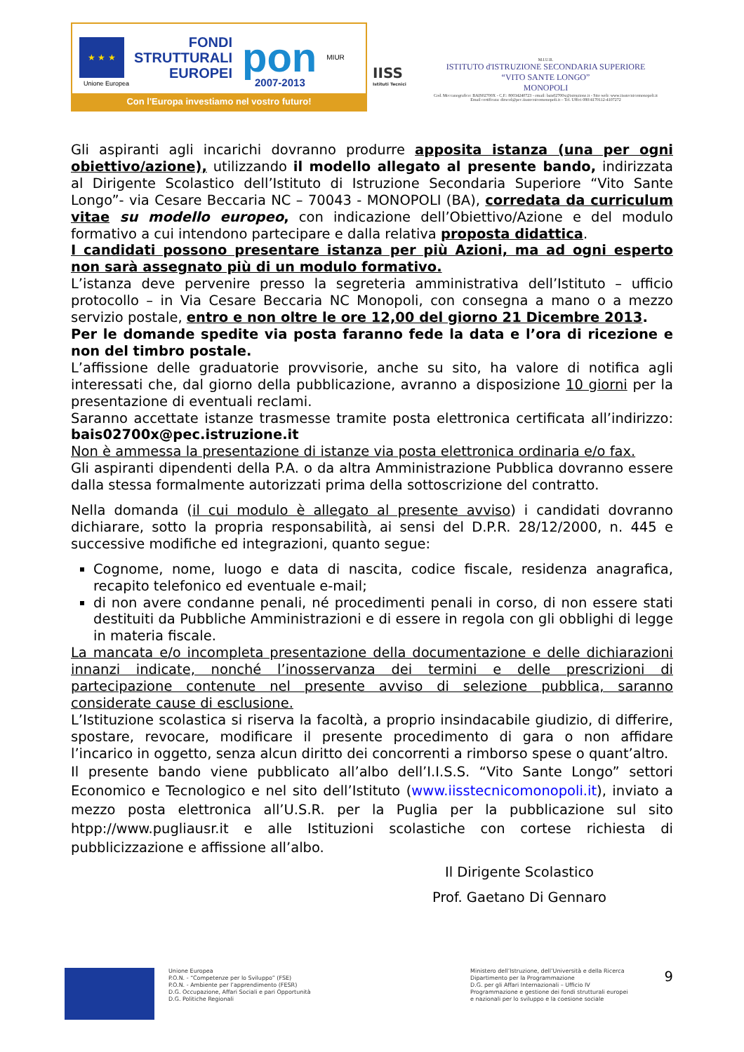★ ★ ★
FONDI
STRUTTURALI
EUROPEI
pon
MIUR
Unione Europea 2007-2013
Con l'Europa investiamo nel vostro futuro!
IISS
Istituti Tecnici
M.I.U.R.
ISTITUTO d'ISTRUZIONE SECONDARIA SUPERIORE
“VITO SANTE LONGO”
MONOPOLI
Cod. Meccanografico: BAIS02700X - C.F.: 80034240723 - email: bais02700x@istruzione.it - Sito web: www.iisstecnicomonopoli.it
Email certificata: dirscol@pec.iisstecnicomonopoli.it – Tel. Uffici 080/4170112-4107272
Gli aspiranti agli incarichi dovranno produrre apposita istanza (una per ogni obiettivo/azione), utilizzando il modello allegato al presente bando, indirizzata al Dirigente Scolastico dell’Istituto di Istruzione Secondaria Superiore “Vito Sante Longo”- via Cesare Beccaria NC – 70043 - MONOPOLI (BA), corredata da curriculum vitae su modello europeo, con indicazione dell’Obiettivo/Azione e del modulo formativo a cui intendono partecipare e dalla relativa proposta didattica.
I candidati possono presentare istanza per più Azioni, ma ad ogni esperto non sarà assegnato più di un modulo formativo.
L’istanza deve pervenire presso la segreteria amministrativa dell’Istituto – ufficio protocollo – in Via Cesare Beccaria NC Monopoli, con consegna a mano o a mezzo servizio postale, entro e non oltre le ore 12,00 del giorno 21 Dicembre 2013.
Per le domande spedite via posta faranno fede la data e l’ora di ricezione e non del timbro postale.
L’affissione delle graduatorie provvisorie, anche su sito, ha valore di notifica agli interessati che, dal giorno della pubblicazione, avranno a disposizione 10 giorni per la presentazione di eventuali reclami.
Saranno accettate istanze trasmesse tramite posta elettronica certificata all’indirizzo: bais02700x@pec.istruzione.it
Non è ammessa la presentazione di istanze via posta elettronica ordinaria e/o fax.
Gli aspiranti dipendenti della P.A. o da altra Amministrazione Pubblica dovranno essere dalla stessa formalmente autorizzati prima della sottoscrizione del contratto.
Nella domanda (il cui modulo è allegato al presente avviso) i candidati dovranno dichiarare, sotto la propria responsabilità, ai sensi del D.P.R. 28/12/2000, n. 445 e successive modifiche ed integrazioni, quanto segue:
Cognome, nome, luogo e data di nascita, codice fiscale, residenza anagrafica, recapito telefonico ed eventuale e-mail;
di non avere condanne penali, né procedimenti penali in corso, di non essere stati destituiti da Pubbliche Amministrazioni e di essere in regola con gli obblighi di legge in materia fiscale.
La mancata e/o incompleta presentazione della documentazione e delle dichiarazioni innanzi indicate, nonché l’inosservanza dei termini e delle prescrizioni di partecipazione contenute nel presente avviso di selezione pubblica, saranno considerate cause di esclusione.
L’Istituzione scolastica si riserva la facoltà, a proprio insindacabile giudizio, di differire, spostare, revocare, modificare il presente procedimento di gara o non affidare l’incarico in oggetto, senza alcun diritto dei concorrenti a rimborso spese o quant’altro.
Il presente bando viene pubblicato all’albo dell’I.I.S.S. “Vito Sante Longo” settori Economico e Tecnologico e nel sito dell’Istituto (www.iisstecnicomonopoli.it), inviato a mezzo posta elettronica all’U.S.R. per la Puglia per la pubblicazione sul sito htpp://www.pugliausr.it e alle Istituzioni scolastiche con cortese richiesta di pubblicizzazione e affissione all’albo.
Il Dirigente Scolastico
Prof. Gaetano Di Gennaro
9
Unione Europea
P.O.N. - “Competenze per lo Sviluppo” (FSE)
P.O.N. - Ambiente per l’apprendimento (FESR)
D.G. Occupazione, Affari Sociali e pari Opportunità
D.G. Politiche Regionali
Ministero dell’Istruzione, dell’Università e della Ricerca
Dipartimento per la Programmazione
D.G. per gli Affari Internazionali – Ufficio IV
Programmazione e gestione dei fondi strutturali europei
e nazionali per lo sviluppo e la coesione sociale